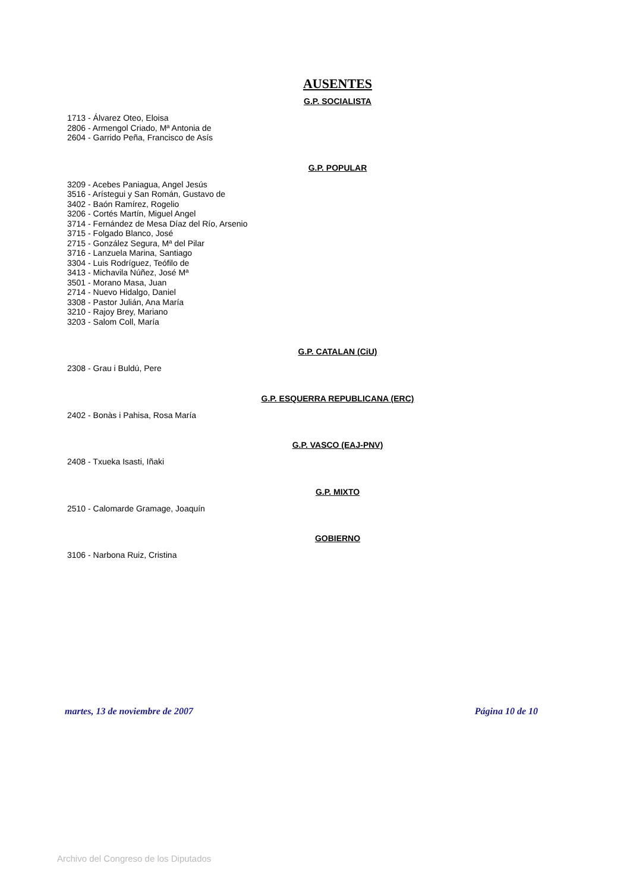AUSENTES
G.P. SOCIALISTA
1713 - Álvarez Oteo, Eloisa
2806 - Armengol Criado, Mª Antonia de
2604 - Garrido Peña, Francisco de Asís
G.P. POPULAR
3209 - Acebes Paniagua, Angel Jesús
3516 - Arístegui y San Román, Gustavo de
3402 - Baón Ramírez, Rogelio
3206 - Cortés Martín, Miguel Angel
3714 - Fernández de Mesa Díaz del Río, Arsenio
3715 - Folgado Blanco, José
2715 - González Segura, Mª del Pilar
3716 - Lanzuela Marina, Santiago
3304 - Luis Rodríguez, Teófilo de
3413 - Michavila Núñez, José Mª
3501 - Morano Masa, Juan
2714 - Nuevo Hidalgo, Daniel
3308 - Pastor Julián, Ana María
3210 - Rajoy Brey, Mariano
3203 - Salom Coll, María
G.P. CATALAN (CiU)
2308 - Grau i Buldú, Pere
G.P. ESQUERRA REPUBLICANA (ERC)
2402 - Bonàs i Pahisa, Rosa María
G.P. VASCO (EAJ-PNV)
2408 - Txueka Isasti, Iñaki
G.P. MIXTO
2510 - Calomarde Gramage, Joaquín
GOBIERNO
3106 - Narbona Ruiz, Cristina
martes, 13 de noviembre de 2007 Página 10 de 10
Archivo del Congreso de los Diputados